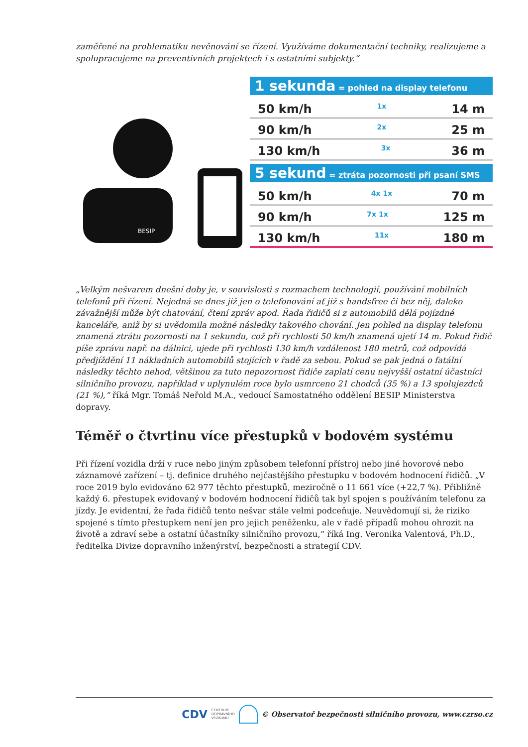zaměřené na problematiku nevěnování se řízení. Využíváme dokumentační techniky, realizujeme a spolupracujeme na preventivních projektech i s ostatními subjekty.“
BESIP
1 sekunda = pohled na display telefonu
50 km/h 1x 14 m
90 km/h 2x 25 m
130 km/h 3x 36 m
5 sekund = ztráta pozornosti při psaní SMS
50 km/h 4x 1x 70 m
90 km/h 7x 1x 125 m
130 km/h 11x 180 m
„Velkým nešvarem dnešní doby je, v souvislosti s rozmachem technologií, používání mobilních telefonů při řízení. Nejedná se dnes již jen o telefonování ať již s handsfree či bez něj, daleko závažnější může být chatování, čtení zpráv apod. Řada řidičů si z automobilů dělá pojízdné kanceláře, aniž by si uvědomila možné následky takového chování. Jen pohled na display telefonu znamená ztrátu pozornosti na 1 sekundu, což při rychlosti 50 km/h znamená ujetí 14 m. Pokud řidič píše zprávu např. na dálnici, ujede při rychlosti 130 km/h vzdálenost 180 metrů, což odpovídá předjíždění 11 nákladních automobilů stojících v řadě za sebou. Pokud se pak jedná o fatální následky těchto nehod, většinou za tuto nepozornost řidiče zaplatí cenu nejvyšší ostatní účastníci silničního provozu, například v uplynulém roce bylo usmrceno 21 chodců (35 %) a 13 spolujezdců (21 %),“ říká Mgr. Tomáš Neřold M.A., vedoucí Samostatného oddělení BESIP Ministerstva dopravy.
Téměř o čtvrtinu více přestupků v bodovém systému
Při řízení vozidla drží v ruce nebo jiným způsobem telefonní přístroj nebo jiné hovorové nebo záznamové zařízení – tj. definice druhého nejčastějšího přestupku v bodovém hodnocení řidičů. „V roce 2019 bylo evidováno 62 977 těchto přestupků, meziročně o 11 661 více (+22,7 %). Přibližně každý 6. přestupek evidovaný v bodovém hodnocení řidičů tak byl spojen s používáním telefonu za jízdy. Je evidentní, že řada řidičů tento nešvar stále velmi podceňuje. Neuvědomují si, že riziko spojené s tímto přestupkem není jen pro jejich peněženku, ale v řadě případů mohou ohrozit na životě a zdraví sebe a ostatní účastníky silničního provozu,“ říká Ing. Veronika Valentová, Ph.D., ředitelka Divize dopravního inženýrství, bezpečnosti a strategií CDV.
CDV CENTRUM
DOPRAVNÍHO
VÝZKUMU © Observatoř bezpečnosti silničního provozu, www.czrso.cz